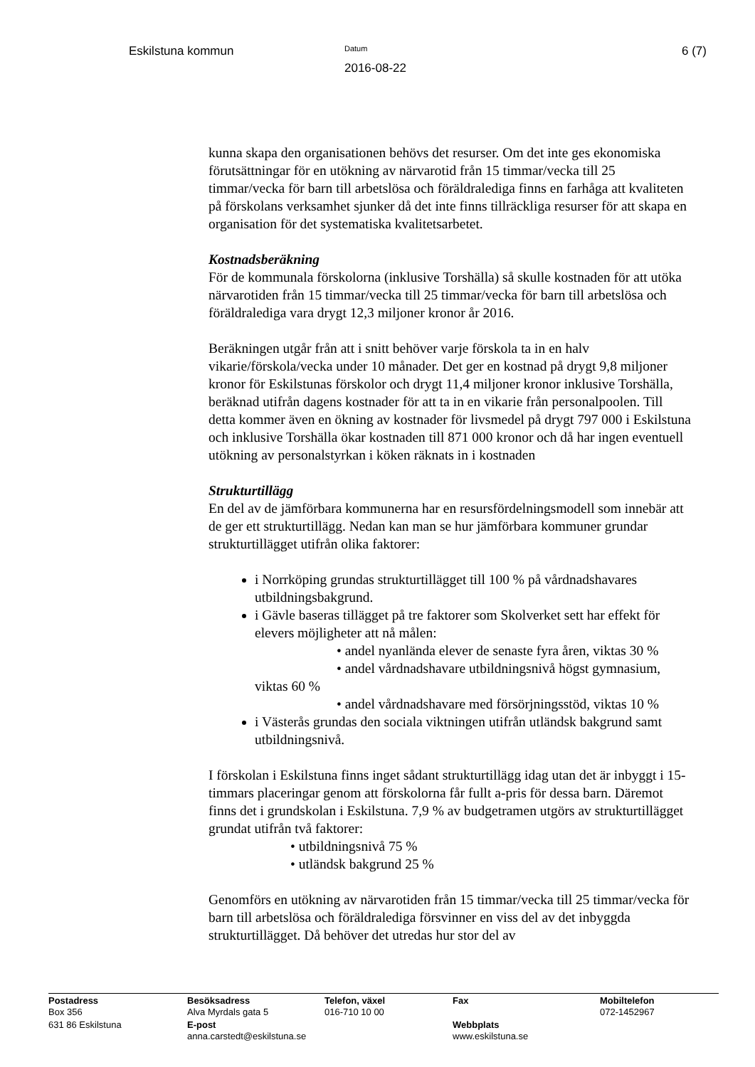Eskilstuna kommun
Datum
2016-08-22
6 (7)
kunna skapa den organisationen behövs det resurser. Om det inte ges ekonomiska förutsättningar för en utökning av närvarotid från 15 timmar/vecka till 25 timmar/vecka för barn till arbetslösa och föräldralediga finns en farhåga att kvaliteten på förskolans verksamhet sjunker då det inte finns tillräckliga resurser för att skapa en organisation för det systematiska kvalitetsarbetet.
Kostnadsberäkning
För de kommunala förskolorna (inklusive Torshälla) så skulle kostnaden för att utöka närvarotiden från 15 timmar/vecka till 25 timmar/vecka för barn till arbetslösa och föräldralediga vara drygt 12,3 miljoner kronor år 2016.
Beräkningen utgår från att i snitt behöver varje förskola ta in en halv vikarie/förskola/vecka under 10 månader. Det ger en kostnad på drygt 9,8 miljoner kronor för Eskilstunas förskolor och drygt 11,4 miljoner kronor inklusive Torshälla, beräknad utifrån dagens kostnader för att ta in en vikarie från personalpoolen. Till detta kommer även en ökning av kostnader för livsmedel på drygt 797 000 i Eskilstuna och inklusive Torshälla ökar kostnaden till 871 000 kronor och då har ingen eventuell utökning av personalstyrkan i köken räknats in i kostnaden
Strukturtillägg
En del av de jämförbara kommunerna har en resursfördelningsmodell som innebär att de ger ett strukturtillägg. Nedan kan man se hur jämförbara kommuner grundar strukturtillägget utifrån olika faktorer:
i Norrköping grundas strukturtillägget till 100 % på vårdnadshavares utbildningsbakgrund.
i Gävle baseras tillägget på tre faktorer som Skolverket sett har effekt för elevers möjligheter att nå målen:
• andel nyanlända elever de senaste fyra åren, viktas 30 %
• andel vårdnadshavare utbildningsnivå högst gymnasium,
viktas 60 %
• andel vårdnadshavare med försörjningsstöd, viktas 10 %
i Västerås grundas den sociala viktningen utifrån utländsk bakgrund samt utbildningsnivå.
I förskolan i Eskilstuna finns inget sådant strukturtillägg idag utan det är inbyggt i 15-timmars placeringar genom att förskolorna får fullt a-pris för dessa barn. Däremot finns det i grundskolan i Eskilstuna. 7,9 % av budgetramen utgörs av strukturtillägget grundat utifrån två faktorer:
• utbildningsnivå 75 %
• utländsk bakgrund 25 %
Genomförs en utökning av närvarotiden från 15 timmar/vecka till 25 timmar/vecka för barn till arbetslösa och föräldralediga försvinner en viss del av det inbyggda strukturtillägget. Då behöver det utredas hur stor del av
| Postadress Box 356 | Besöksadress Alva Myrdals gata 5 | Telefon, växel 016-710 10 00 | Fax | Mobiltelefon 072-1452967 |
| 631 86 Eskilstuna | E-post anna.carstedt@eskilstuna.se | | Webbplats www.eskilstuna.se | |